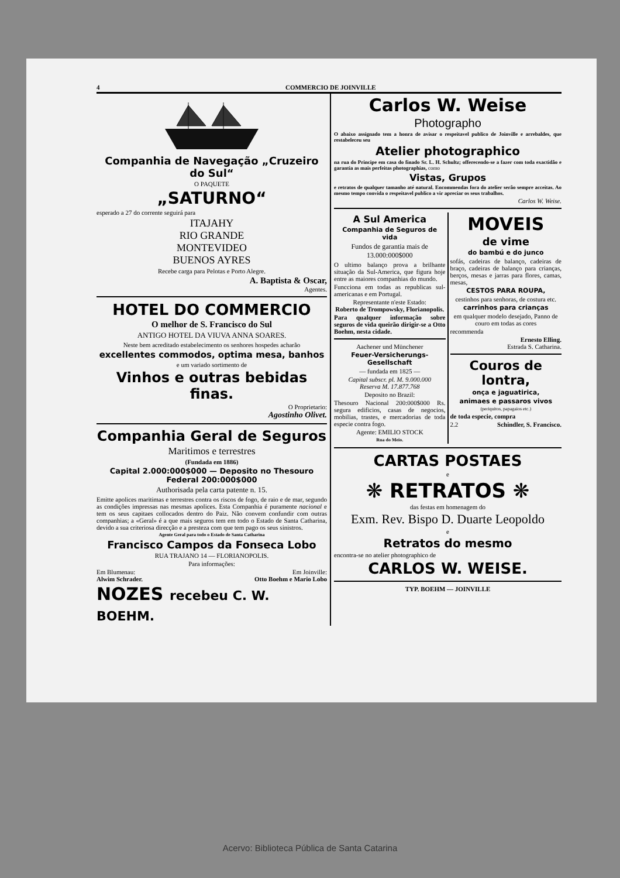4 COMMERCIO DE JOINVILLE
Companhia de Navegação „Cruzeiro do Sul“
O PAQUETE
„SATURNO“
esperado a 27 do corrente seguirá para
ITAJAHY
RIO GRANDE
MONTEVIDEO
BUENOS AYRES
Recebe carga para Pelotas e Porto Alegre.
A. Baptista & Oscar,
Agentes.
HOTEL DO COMMERCIO
O melhor de S. Francisco do Sul
ANTIGO HOTEL DA VIUVA ANNA SOARES.
Neste bem acreditado estabelecimento os senhores hospedes acharão
excellentes commodos, optima mesa, banhos
e um variado sortimento de
Vinhos e outras bebidas finas.
O Proprietario:
Agostinho Olivet.
Companhia Geral de Seguros
Maritimos e terrestres
(Fundada em 1886)
Capital 2.000:000$000 — Deposito no Thesouro Federal 200:000$000
Authorisada pela carta patente n. 15.
Emitte apolices maritimas e terrestres contra os riscos de fogo, de raio e de mar, segundo as condições impressas nas mesmas apolices. Esta Companhia é puramente nacional e tem os seus capitaes collocados dentro do Paiz. Não convem confundir com outras companhias; a «Geral» é a que mais seguros tem em todo o Estado de Santa Catharina, devido a sua criteriosa direcção e a presteza com que tem pago os seus sinistros.
Agente Geral para todo o Estado de Santa Catharina
Francisco Campos da Fonseca Lobo
RUA TRAJANO 14 — FLORIANOPOLIS.
Para informações:
Em Blumenau:
Alwim Schrader.
Em Joinville:
Otto Boehm e Mario Lobo
NOZES recebeu C. W. BOEHM.
Carlos W. Weise
Photographo
O abaixo assignado tem a honra de avisar o respeitavel publico de Joinville e arrebaldes, que restabeleceu seu
Atelier photographico
na rua do Principe em casa do finado Sr. L. H. Schultz; offerecendo-se a fazer com toda exactidão e garantia as mais perfeitas photographias, como
Vistas, Grupos
e retratos de qualquer tamanho até natural. Encommendas fora do atelier serão sempre acceitas. Ao mesmo tempo convida o respeitavel publico a vir apreciar os seus trabalhos.
Carlos W. Weise.
A Sul America
Companhia de Seguros de vida
Fundos de garantia mais de 13.000:000$000
O ultimo balanço prova a brilhante situação da Sul-America, que figura hoje entre as maiores companhias do mundo.
Funcciona em todas as republicas sul-americanas e em Portugal.
Representante n'este Estado:
Roberto de Trompowsky, Florianopolis.
Para qualquer informação sobre seguros de vida queirão dirigir-se a Otto Boehm, nesta cidade.
Aachener und Münchener
Feuer-Versicherungs-Gesellschaft
— fundada em 1825 —
Capital subscr. pl. M. 9.000.000
Reserva M. 17.877.768
Deposito no Brazil:
Thesouro Nacional 200:000$000 Rs. segura edificios, casas de negocios, mobilias, trastes, e mercadorias de toda especie contra fogo.
Agente: EMILIO STOCK
Rua do Meio.
MOVEIS
de vime
do bambú e do junco
sofás, cadeiras de balanço, cadeiras de braço, cadeiras de balanço para crianças, berços, mesas e jarras para flores, camas, mesas,
CESTOS PARA ROUPA,
cestinhos para senhoras, de costura etc.
carrinhos para crianças
em qualquer modelo desejado, Panno de couro em todas as cores
recommenda
Ernesto Elling.
Estrada S. Catharina.
Couros de lontra,
onça e jaguatirica,
animaes e passaros vivos
(periquitos, papagaios etc.)
de toda especie, compra
2.2 Schindler, S. Francisco.
CARTAS POSTAES
e
❋ RETRATOS ❋
das festas em homenagem do
Exm. Rev. Bispo D. Duarte Leopoldo
e
Retratos do mesmo
encontra-se no atelier photographico de
CARLOS W. WEISE.
TYP. BOEHM — JOINVILLE
Acervo: Biblioteca Pública de Santa Catarina